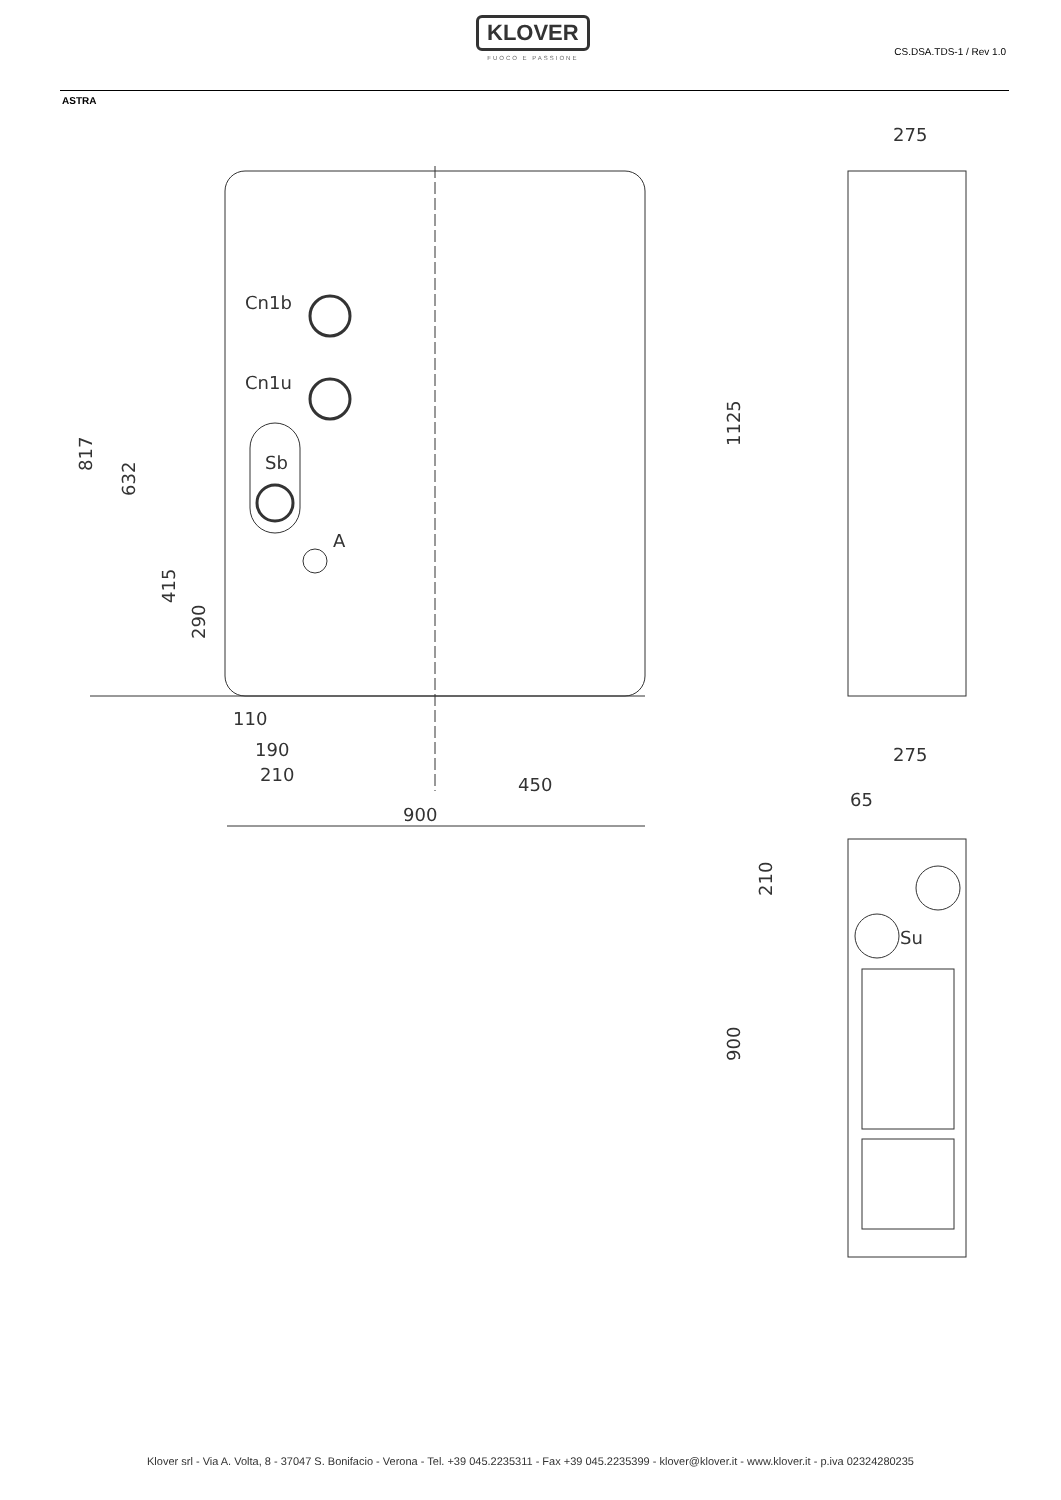KLOVER
FUOCO E PASSIONE
CS.DSA.TDS-1 / Rev 1.0
ASTRA
Cn1b
Cn1u
Sb
A
817
632
415
290
110
190
210
450
900
275
1125
275
65
210
Su
900
Klover srl - Via A. Volta, 8 - 37047 S. Bonifacio - Verona - Tel. +39 045.2235311 - Fax +39 045.2235399 - klover@klover.it - www.klover.it - p.iva 02324280235